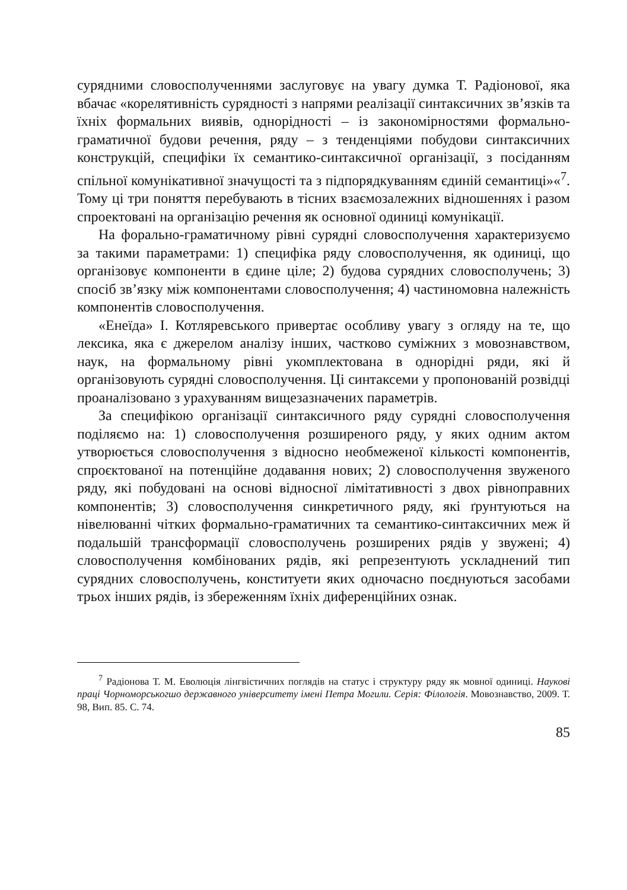сурядними словосполученнями заслуговує на увагу думка Т. Радіонової, яка вбачає «корелятивність сурядності з напрями реалізації синтаксичних зв’язків та їхніх формальних виявів, однорідності – із закономірностями формально-граматичної будови речення, ряду – з тенденціями побудови синтаксичних конструкцій, специфіки їх семантико-синтаксичної організації, з посіданням спільної комунікативної значущості та з підпорядкуванням єдиній семантиці»«<sup>7</sup>. Тому ці три поняття перебувають в тісних взаємозалежних відношеннях і разом спроектовані на організацію речення як основної одиниці комунікації.
На форально-граматичному рівні сурядні словосполучення характеризуємо за такими параметрами: 1) специфіка ряду словосполучення, як одиниці, що організовує компоненти в єдине ціле; 2) будова сурядних словосполучень; 3) спосіб зв’язку між компонентами словосполучення; 4) частиномовна належність компонентів словосполучення.
«Енеїда» І. Котляревського привертає особливу увагу з огляду на те, що лексика, яка є джерелом аналізу інших, частково суміжних з мовознавством, наук, на формальному рівні укомплектована в однорідні ряди, які й організовують сурядні словосполучення. Ці синтаксеми у пропонованій розвідці проаналізовано з урахуванням вищезазначених параметрів.
За специфікою організації синтаксичного ряду сурядні словосполучення поділяємо на: 1) словосполучення розширеного ряду, у яких одним актом утворюється словосполучення з відносно необмеженої кількості компонентів, спроєктованої на потенційне додавання нових; 2) словосполучення звуженого ряду, які побудовані на основі відносної лімітативності з двох рівноправних компонентів; 3) словосполучення синкретичного ряду, які ґрунтуються на нівелюванні чітких формально-граматичних та семантико-синтаксичних меж й подальшій трансформації словосполучень розширених рядів у звужені; 4) словосполучення комбінованих рядів, які репрезентують ускладнений тип сурядних словосполучень, конституети яких одночасно поєднуються засобами трьох інших рядів, із збереженням їхніх диференційних ознак.
<sup>7</sup> Радіонова Т. М. Еволюція лінгвістичних поглядів на статус і структуру ряду як мовної одиниці. Наукові праці Чорноморськогшо державного університету імені Петра Могили. Серія: Філологія. Мовознавство, 2009. Т. 98, Вип. 85. С. 74.
85